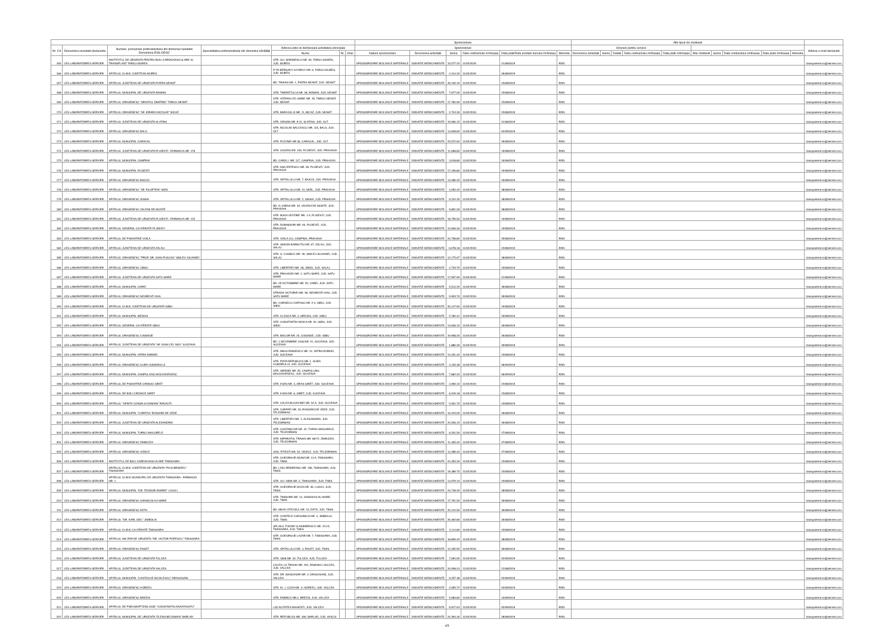| | | | | | | | Sponsorizare | | | | | | Alte tipuri de cheltuieli | | | | | | | | | | |
| --- | --- | --- | --- | --- | --- | --- | --- | --- | --- | --- | --- | --- | --- | --- | --- | --- | --- | --- | --- | --- | --- | --- | --- |
| Nr. Crt | Denumirea societatii declarante | Numele, prenumele profesionistului din domeniul sanatatii Denumirea IDSL/ODS2 | Specialitatea profesionistului din domeniul sănătății | Adresa unde isi desfasoara activitatea principala | | | Sponsorizari | | | | | | Onorarii pentru servicii | | | | | | | | | | Adresa e-mail declarant |
| | | | | Nume | Nr | Oras | Natura sponsorizarii | Descrierea activitatii | Suma | Data contractului zz/ll/aaaa | Data plati/Data predarii bunului zz/ll/aaaa | Moneda | Descrierea activitatii | Suma | Detalii | Data contractului zz/ll/aaaa | Data platii zz/ll/aaaa | Alte cheltuieli | Suma | Data contractului zz/ll/aaaa | Data platii zz/ll/aaaa | Moneda | |
| 165 | LES LABORATOIRES SERVIER | INSTITUTUL DE URGENTA PENTRU BOLI CARDIOVASCULARE SI TRANSPLANT TARGU MURES | | STR. GH. MARINESCU NR. 50, TARGU MURES, JUD. MURES | | | SPONSORIZARE MIJLOACE MATERIALE | DONATIE MEDICAMENTE | 10,577.25 | 11/02/2019 | 21/08/2019 | RON | | | | | | | | | | | transparenta-ro@servier.com |
| 166 | LES LABORATOIRES SERVIER | SPITALUL CLINIC JUDETEAN MURES | | P-TA BERNADY GYORGY NR. 6, TARGU MURES, JUD. MURES | | | SPONSORIZARE MIJLOACE MATERIALE | DONATIE MEDICAMENTE | 2,314.20 | 11/02/2019 | 26/08/2019 | RON | | | | | | | | | | | transparenta-ro@servier.com |
| 167 | LES LABORATOIRES SERVIER | SPITALUL JUDETEAN DE URGENTA PIATRA NEAMT | | BD. TRAIAN NR. 1, PIATRA NEAMT, JUD. NEAMT | | | SPONSORIZARE MIJLOACE MATERIALE | DONATIE MEDICAMENTE | 29,100.19 | 11/02/2019 | 23/08/2019 | RON | | | | | | | | | | | transparenta-ro@servier.com |
| 168 | LES LABORATOIRES SERVIER | SPITALUL MUNICIPAL DE URGENTA ROMAN | | STR. TINERETULUI NR. 28, ROMAN, JUD. NEAMT | | | SPONSORIZARE MIJLOACE MATERIALE | DONATIE MEDICAMENTE | 7,677.00 | 11/02/2019 | 23/08/2019 | RON | | | | | | | | | | | transparenta-ro@servier.com |
| 169 | LES LABORATOIRES SERVIER | SPITALUL ORASENESC "SFANTUL DIMITRIE" TARGU NEAMT | | STR. STEFAN CEL MARE NR. 35, TARGU NEAMT, JUD. NEAMT | | | SPONSORIZARE MIJLOACE MATERIALE | DONATIE MEDICAMENTE | 17,784.90 | 11/02/2019 | 23/08/2019 | RON | | | | | | | | | | | transparenta-ro@servier.com |
| 170 | LES LABORATOIRES SERVIER | SPITALUL ORASENESC "SF. IERARH NICOLAE" BICAZ | | STR. BARAJULUI NR. 11, BICAZ, JUD. NEAMT | | | SPONSORIZARE MIJLOACE MATERIALE | DONATIE MEDICAMENTE | 2,743.30 | 11/02/2019 | 23/08/2019 | RON | | | | | | | | | | | transparenta-ro@servier.com |
| 171 | LES LABORATOIRES SERVIER | SPITALUL JUDETEAN DE URGENTA SLATINA | | STR. CRISAN NR. 9-11, SLATINA, JUD. OLT | | | SPONSORIZARE MIJLOACE MATERIALE | DONATIE MEDICAMENTE | 19,560.15 | 11/02/2019 | 21/08/2019 | RON | | | | | | | | | | | transparenta-ro@servier.com |
| 172 | LES LABORATOIRES SERVIER | SPITALUL ORASENESC BALS | | STR. NICOLAE BALCESCU NR. 115, BALS, JUD. OLT | | | SPONSORIZARE MIJLOACE MATERIALE | DONATIE MEDICAMENTE | 14,628.65 | 11/02/2019 | 02/09/2019 | RON | | | | | | | | | | | transparenta-ro@servier.com |
| 173 | LES LABORATOIRES SERVIER | SPITALUL MUNICIPAL CARACAL | | STR. PLEVNEI NR 36, CARACAL, JUD. OLT | | | SPONSORIZARE MIJLOACE MATERIALE | DONATIE MEDICAMENTE | 23,572.65 | 11/02/2019 | 26/08/2019 | RON | | | | | | | | | | | transparenta-ro@servier.com |
| 174 | LES LABORATOIRES SERVIER | SPITALUL JUDETEAN DE URGENTA PLOIESTI - FARMACIA NR. 176 | | STR. GAGENI NR. 100, PLOIESTI, JUD. PRAHOVA | | | SPONSORIZARE MIJLOACE MATERIALE | DONATIE MEDICAMENTE | 11,698.65 | 11/02/2019 | 19/08/2019 | RON | | | | | | | | | | | transparenta-ro@servier.com |
| 175 | LES LABORATOIRES SERVIER | SPITALUL MUNICIPAL CAMPINA | | BD. CAROL I NR. 117, CAMPINA, JUD. PRAHOVA | | | SPONSORIZARE MIJLOACE MATERIALE | DONATIE MEDICAMENTE | 3,918.80 | 11/02/2019 | 19/08/2019 | RON | | | | | | | | | | | transparenta-ro@servier.com |
| 176 | LES LABORATOIRES SERVIER | SPITALUL MUNICIPAL PLOIESTI | | STR. ANA IPATESCU NR. 59, PLOIESTI, JUD. PRAHOVA | | | SPONSORIZARE MIJLOACE MATERIALE | DONATIE MEDICAMENTE | 17,196.80 | 11/02/2019 | 19/08/2019 | RON | | | | | | | | | | | transparenta-ro@servier.com |
| 177 | LES LABORATOIRES SERVIER | SPITALUL ORASENESC BAICOI | | STR. SPITALULUI NR. 7, BAICOI, JUD. PRAHOVA | | | SPONSORIZARE MIJLOACE MATERIALE | DONATIE MEDICAMENTE | 13,280.25 | 11/02/2019 | 20/08/2019 | RON | | | | | | | | | | | transparenta-ro@servier.com |
| 178 | LES LABORATOIRES SERVIER | SPITALUL ORASENESC "SF. FILOFTEIA" MIZIL | | STR. SPITALULUI NR. 21, MIZIL, JUD. PRAHOVA | | | SPONSORIZARE MIJLOACE MATERIALE | DONATIE MEDICAMENTE | 4,052.45 | 11/02/2019 | 28/08/2019 | RON | | | | | | | | | | | transparenta-ro@servier.com |
| 179 | LES LABORATOIRES SERVIER | SPITALUL ORASENESC SINAIA | | STR. SPITALULUI NR. 2, SINAIA, JUD. PRAHOVA | | | SPONSORIZARE MIJLOACE MATERIALE | DONATIE MEDICAMENTE | 9,224.35 | 11/02/2019 | 28/08/2019 | RON | | | | | | | | | | | transparenta-ro@servier.com |
| 180 | LES LABORATOIRES SERVIER | SPITALUL ORASENESC VALENII DE MUNTE | | BD. N. IORGA NR. 10, VALENII DE MUNTE, JUD. PRAHOVA | | | SPONSORIZARE MIJLOACE MATERIALE | DONATIE MEDICAMENTE | 9,801.00 | 11/02/2019 | 28/08/2019 | RON | | | | | | | | | | | transparenta-ro@servier.com |
| 181 | LES LABORATOIRES SERVIER | SPITALUL JUDETEAN DE URGENTA PLOIESTI - FARMACIA NR. 115 | | STR. BUNA VESTIRE NR. 1-3, PLOIESTI, JUD. PRAHOVA | | | SPONSORIZARE MIJLOACE MATERIALE | DONATIE MEDICAMENTE | 18,759.50 | 11/02/2019 | 19/08/2019 | RON | | | | | | | | | | | transparenta-ro@servier.com |
| 182 | LES LABORATOIRES SERVIER | SPITALUL GENERAL CAI FERATE PLOIESTI | | STR. DOMNISORI NR. 93, PLOIESTI, JUD. PRAHOVA | | | SPONSORIZARE MIJLOACE MATERIALE | DONATIE MEDICAMENTE | 12,846.26 | 11/02/2019 | 19/08/2019 | RON | | | | | | | | | | | transparenta-ro@servier.com |
| 183 | LES LABORATOIRES SERVIER | SPITALUL DE PSIHIATRIE VOILA | | STR. VOILA 114, CAMPINA, PRAHOVA | | | SPONSORIZARE MIJLOACE MATERIALE | DONATIE MEDICAMENTE | 24,708.85 | 11/02/2019 | 20/08/2019 | RON | | | | | | | | | | | transparenta-ro@servier.com |
| 184 | LES LABORATOIRES SERVIER | SPITALUL JUDETEAN DE URGENTA ZALAU | | STR. SIMION BARNUTIU NR. 67, ZALAU, JUD. SALAJ | | | SPONSORIZARE MIJLOACE MATERIALE | DONATIE MEDICAMENTE | 6,078.18 | 11/02/2019 | 23/08/2019 | RON | | | | | | | | | | | transparenta-ro@servier.com |
| 185 | LES LABORATOIRES SERVIER | SPITALUL ORASENESC "PROF. DR. IOAN PUSCAS" SIMLEU SILVANIEI | | STR. G. COSBUC NR. 29, SIMLEU SILVANIEI, JUD. SALAJ | | | SPONSORIZARE MIJLOACE MATERIALE | DONATIE MEDICAMENTE | 12,175.07 | 11/02/2019 | 28/08/2019 | RON | | | | | | | | | | | transparenta-ro@servier.com |
| 186 | LES LABORATOIRES SERVIER | SPITALUL ORASENESC JIBOU | | STR. LIBERTATII NR. 28, JIBOU, JUD. SALAJ | | | SPONSORIZARE MIJLOACE MATERIALE | DONATIE MEDICAMENTE | 2,733.79 | 11/02/2019 | 23/08/2019 | RON | | | | | | | | | | | transparenta-ro@servier.com |
| 187 | LES LABORATOIRES SERVIER | SPITALUL JUDETEAN DE URGENTA SATU MARE | | STR. PRAHOVEI NR. 1, SATU MARE, JUD. SATU MARE | | | SPONSORIZARE MIJLOACE MATERIALE | DONATIE MEDICAMENTE | 17,957.90 | 11/02/2019 | 21/08/2019 | RON | | | | | | | | | | | transparenta-ro@servier.com |
| 188 | LES LABORATOIRES SERVIER | SPITALUL MUNICIPAL CAREI | | BD. 25 OCTOMBRIE NR. 25, CAREI, JUD. SATU MARE | | | SPONSORIZARE MIJLOACE MATERIALE | DONATIE MEDICAMENTE | 5,514.20 | 11/02/2019 | 30/08/2019 | RON | | | | | | | | | | | transparenta-ro@servier.com |
| 189 | LES LABORATOIRES SERVIER | SPITALUL ORASENESC NEGRESTI OAS | | STRADA VICTORIEI NR. 90, NEGRESTI-OAS, JUD. SATU MARE | | | SPONSORIZARE MIJLOACE MATERIALE | DONATIE MEDICAMENTE | 5,903.70 | 11/02/2019 | 30/08/2019 | RON | | | | | | | | | | | transparenta-ro@servier.com |
| 190 | LES LABORATOIRES SERVIER | SPITALUL CLINIC JUDETEAN DE URGENTA SIBIU | | BD. CORNELIU COPOSU NR. 2-4, SIBIU, JUD. SIBIU | | | SPONSORIZARE MIJLOACE MATERIALE | DONATIE MEDICAMENTE | 20,147.65 | 11/02/2019 | 19/08/2019 | RON | | | | | | | | | | | transparenta-ro@servier.com |
| 191 | LES LABORATOIRES SERVIER | SPITALUL MUNICIPAL MEDIAS | | STR. CLOSCA NR. 2, MEDIAS, JUD. SIBIU | | | SPONSORIZARE MIJLOACE MATERIALE | DONATIE MEDICAMENTE | 5,782.42 | 11/02/2019 | 20/08/2019 | RON | | | | | | | | | | | transparenta-ro@servier.com |
| 192 | LES LABORATOIRES SERVIER | SPITALUL GENERAL CAI FERATE SIBIU | | STR. CONSTANTIN NOICA NR. 20, SIBIU, JUD. SIBIU | | | SPONSORIZARE MIJLOACE MATERIALE | DONATIE MEDICAMENTE | 13,646.15 | 11/02/2019 | 26/08/2019 | RON | | | | | | | | | | | transparenta-ro@servier.com |
| 193 | LES LABORATOIRES SERVIER | SPITALUL ORASENESC CISNADIE | | STR. BAILOR NR. 23, CISNADIE, JUD. SIBIU | | | SPONSORIZARE MIJLOACE MATERIALE | DONATIE MEDICAMENTE | 19,958.25 | 11/02/2019 | 26/08/2019 | RON | | | | | | | | | | | transparenta-ro@servier.com |
| 194 | LES LABORATOIRES SERVIER | SPITALUL JUDETEAN DE URGENTA "SF. IOAN CEL NOU" SUCEAVA | | BD. 1 DECEMBRIE 1918 NR. 21, SUCEAVA, JUD. SUCEAVA | | | SPONSORIZARE MIJLOACE MATERIALE | DONATIE MEDICAMENTE | 1,880.30 | 11/02/2019 | 30/08/2019 | RON | | | | | | | | | | | transparenta-ro@servier.com |
| 195 | LES LABORATOIRES SERVIER | SPITALUL MUNICIPAL VATRA DORNEI | | STR. MIHAI EMINESCU NR. 12, VATRA DORNEI, JUD. SUCEAVA | | | SPONSORIZARE MIJLOACE MATERIALE | DONATIE MEDICAMENTE | 13,451.40 | 11/02/2019 | 23/08/2019 | RON | | | | | | | | | | | transparenta-ro@servier.com |
| 196 | LES LABORATOIRES SERVIER | SPITALUL ORASENESC GURA HUMORULUI | | STR. PIATA REPUBLICII NR. 1, GURA HUMORULUI, JUD. SUCEAVA | | | SPONSORIZARE MIJLOACE MATERIALE | DONATIE MEDICAMENTE | 4,105.38 | 11/02/2019 | 06/09/2019 | RON | | | | | | | | | | | transparenta-ro@servier.com |
| 197 | LES LABORATOIRES SERVIER | SPITALUL MUNICIPAL CAMPULUNG MOLDOVENESC | | STR. SIRENEI NR. 25, CAMPULUNG MOLDOVENESC, JUD. SUCEAVA | | | SPONSORIZARE MIJLOACE MATERIALE | DONATIE MEDICAMENTE | 7,862.40 | 11/02/2019 | 06/09/2019 | RON | | | | | | | | | | | transparenta-ro@servier.com |
| 198 | LES LABORATOIRES SERVIER | SPITALUL DE PSIHIATRIE CRONICI SIRET | | STR. 9 MAI NR. 3, ORAS SIRET, JUD. SUCEAVA | | | SPONSORIZARE MIJLOACE MATERIALE | DONATIE MEDICAMENTE | 4,900.10 | 11/02/2019 | 23/08/2019 | RON | | | | | | | | | | | transparenta-ro@servier.com |
| 199 | LES LABORATOIRES SERVIER | SPITALUL DE BOLI CRONICE SIRET | | STR. 9 MAI NR. 6, SIRET, JUD. SUCEAVA | | | SPONSORIZARE MIJLOACE MATERIALE | DONATIE MEDICAMENTE | 6,019.18 | 11/02/2019 | 23/08/2019 | RON | | | | | | | | | | | transparenta-ro@servier.com |
| 200 | LES LABORATOIRES SERVIER | SPITALUL "SFINTII COSMA SI DAMIAN" RADAUTI | | STR. CALEA BUCOVINEI NR. 34 A, JUD. SUCEAVA | | | SPONSORIZARE MIJLOACE MATERIALE | DONATIE MEDICAMENTE | 5,501.70 | 11/02/2019 | 23/08/2019 | RON | | | | | | | | | | | transparenta-ro@servier.com |
| 201 | LES LABORATOIRES SERVIER | SPITALUL MUNICIPAL "CARITAS" ROSIORII DE VEDE | | STR. CARPATI NR. 33, ROSIORII DE VEDE, JUD. TELEORMAN | | | SPONSORIZARE MIJLOACE MATERIALE | DONATIE MEDICAMENTE | 10,223.00 | 11/02/2019 | 26/08/2019 | RON | | | | | | | | | | | transparenta-ro@servier.com |
| 202 | LES LABORATOIRES SERVIER | SPITALUL JUDETEAN DE URGENTA ALEXANDRIA | | STR. LIBERTATII NR. 1, ALEXANDRIA, JUD. TELEORMAN | | | SPONSORIZARE MIJLOACE MATERIALE | DONATIE MEDICAMENTE | 24,526.15 | 11/02/2019 | 26/08/2019 | RON | | | | | | | | | | | transparenta-ro@servier.com |
| 203 | LES LABORATOIRES SERVIER | SPITALUL MUNICIPAL TURNU MAGURELE | | STR. CASTANILOR NR. 42, TURNU MAGURELE, JUD. TELEORMAN | | | SPONSORIZARE MIJLOACE MATERIALE | DONATIE MEDICAMENTE | 6,531.50 | 11/02/2019 | 27/08/2019 | RON | | | | | | | | | | | transparenta-ro@servier.com |
| 204 | LES LABORATOIRES SERVIER | SPITALUL ORASENESC ZIMNICEA | | STR. IMPARATUL TRAIAN NR. 68-72, ZIMNICEA, JUD. TELEORMAN | | | SPONSORIZARE MIJLOACE MATERIALE | DONATIE MEDICAMENTE | 11,405.40 | 11/02/2019 | 27/08/2019 | RON | | | | | | | | | | | transparenta-ro@servier.com |
| 205 | LES LABORATOIRES SERVIER | SPITALUL ORASENESC VIDELE | | SOS. PITESTI NR. 54, VIDELE, JUD. TELEORMAN | | | SPONSORIZARE MIJLOACE MATERIALE | DONATIE MEDICAMENTE | 14,289.40 | 11/02/2019 | 27/08/2019 | RON | | | | | | | | | | | transparenta-ro@servier.com |
| 206 | LES LABORATOIRES SERVIER | INSTITUTUL DE BOLI CARDIOVASCULARE TIMISOARA | | STR. GHEORGHE ADAM NR. 13 A, TIMISOARA, JUD. TIMIS | | | SPONSORIZARE MIJLOACE MATERIALE | DONATIE MEDICAMENTE | 24,353.26 | 11/02/2019 | 23/08/2019 | RON | | | | | | | | | | | transparenta-ro@servier.com |
| 207 | LES LABORATOIRES SERVIER | SPITALUL CLINIC JUDETEAN DE URGENTA "PIUS BRINZEU" TIMISOARA | | BD. LIVIU REBREANU NR. 156, TIMISOARA, JUD. TIMIS | | | SPONSORIZARE MIJLOACE MATERIALE | DONATIE MEDICAMENTE | 19,389.75 | 11/02/2019 | 23/08/2019 | RON | | | | | | | | | | | transparenta-ro@servier.com |
| 208 | LES LABORATOIRES SERVIER | SPITALUL CLINIC MUNICIPAL DE URGENTA TIMISOARA - FARMACIA NR. 1 | | STR. GH. DIMA NR. 5, TIMISOARA, JUD. TIMIS | | | SPONSORIZARE MIJLOACE MATERIALE | DONATIE MEDICAMENTE | 14,979.10 | 11/02/2019 | 23/08/2019 | RON | | | | | | | | | | | transparenta-ro@servier.com |
| 209 | LES LABORATOIRES SERVIER | SPITALUL MUNICIPAL "DR. TEODOR ANDREI" LUGOJ | | STR. GHEORGHE DOJA NR. 36, LUGOJ, JUD. TIMIS | | | SPONSORIZARE MIJLOACE MATERIALE | DONATIE MEDICAMENTE | 23,748.29 | 11/02/2019 | 28/08/2019 | RON | | | | | | | | | | | transparenta-ro@servier.com |
| 210 | LES LABORATOIRES SERVIER | SPITALUL ORASENESC SANNICOLAU MARE | | STR. TIMISORII NR. 14, SANNICOLAU MARE, JUD. TIMIS | | | SPONSORIZARE MIJLOACE MATERIALE | DONATIE MEDICAMENTE | 17,791.50 | 11/02/2019 | 30/08/2019 | RON | | | | | | | | | | | transparenta-ro@servier.com |
| 211 | LES LABORATOIRES SERVIER | SPITALUL ORASENESC DETA | | BD. MIHAI VITEAZUL NR. 10, DETA, JUD. TIMIS | | | SPONSORIZARE MIJLOACE MATERIALE | DONATIE MEDICAMENTE | 20,124.50 | 11/02/2019 | 30/08/2019 | RON | | | | | | | | | | | transparenta-ro@servier.com |
| 212 | LES LABORATOIRES SERVIER | SPITALUL "DR. KARL DIEL" JIMBOLIA | | STR. CONTELE CSEKONICS NR. 4, JIMBOLIA, JUD. TIMIS | | | SPONSORIZARE MIJLOACE MATERIALE | DONATIE MEDICAMENTE | 20,362.80 | 11/02/2019 | 30/08/2019 | RON | | | | | | | | | | | transparenta-ro@servier.com |
| 213 | LES LABORATOIRES SERVIER | SPITALUL CLINIC CAI FERATE TIMISOARA | | SPLAIUL TUDOR VLADIMIRESCU NR. 13-15, TIMISOARA, JUD. TIMIS | | | SPONSORIZARE MIJLOACE MATERIALE | DONATIE MEDICAMENTE | 2,114.80 | 11/02/2019 | 23/08/2019 | RON | | | | | | | | | | | transparenta-ro@servier.com |
| 214 | LES LABORATOIRES SERVIER | SPITALUL MILITAR DE URGENTA "DR. VICTOR POPESCU" TIMISOARA | | STR. GHEORGHE LAZAR NR. 7, TIMISOARA, JUD. TIMIS | | | SPONSORIZARE MIJLOACE MATERIALE | DONATIE MEDICAMENTE | 18,809.45 | 11/02/2019 | 28/08/2019 | RON | | | | | | | | | | | transparenta-ro@servier.com |
| 215 | LES LABORATOIRES SERVIER | SPITALUL ORASENESC FAGET | | STR. SPITALULUI NR. 4, FAGET, JUD. TIMIS | | | SPONSORIZARE MIJLOACE MATERIALE | DONATIE MEDICAMENTE | 12,205.95 | 11/02/2019 | 30/08/2019 | RON | | | | | | | | | | | transparenta-ro@servier.com |
| 216 | LES LABORATOIRES SERVIER | SPITALUL JUDETEAN DE URGENTA TULCEA | | STR. 1848 NR. 32, TULCEA, JUD. TULCEA | | | SPONSORIZARE MIJLOACE MATERIALE | DONATIE MEDICAMENTE | 7,094.95 | 11/02/2019 | 02/09/2019 | RON | | | | | | | | | | | transparenta-ro@servier.com |
| 217 | LES LABORATOIRES SERVIER | SPITALUL JUDETEAN DE URGENTA VALCEA | | CALEA LUI TRAIAN NR. 201, RAMNICU VALCEA, JUD. VALCEA | | | SPONSORIZARE MIJLOACE MATERIALE | DONATIE MEDICAMENTE | 24,938.24 | 11/02/2019 | 21/08/2019 | RON | | | | | | | | | | | transparenta-ro@servier.com |
| 218 | LES LABORATOIRES SERVIER | SPITALUL MUNICIPAL "COSTACHE NICOLESCU" DRAGASANI | | STR. DR. BAGDASAR NR. 2, DRAGASANI, JUD. VALCEA | | | SPONSORIZARE MIJLOACE MATERIALE | DONATIE MEDICAMENTE | 9,257.38 | 11/02/2019 | 02/09/2019 | RON | | | | | | | | | | | transparenta-ro@servier.com |
| 219 | LES LABORATOIRES SERVIER | SPITALUL ORASENESC HOREZU | | STR. AL. I. CUZA NR. 4, HOREZU, JUD. VALCEA | | | SPONSORIZARE MIJLOACE MATERIALE | DONATIE MEDICAMENTE | 2,595.72 | 11/02/2019 | 02/09/2019 | RON | | | | | | | | | | | transparenta-ro@servier.com |
| 220 | LES LABORATOIRES SERVIER | SPITALUL ORASENESC BREZOI | | STR. FABRICII NR.2, BREZOI, JUD. VALCEA | | | SPONSORIZARE MIJLOACE MATERIALE | DONATIE MEDICAMENTE | 5,983.85 | 11/02/2019 | 10/09/2019 | RON | | | | | | | | | | | transparenta-ro@servier.com |
| 221 | LES LABORATOIRES SERVIER | SPITALUL DE PNEUMOFTIZIOLOGIE "CONSTANTIN ANASTASATU" | | LOCALITATEA MIHAESTI, JUD. VALCEA | | | SPONSORIZARE MIJLOACE MATERIALE | DONATIE MEDICAMENTE | 9,917.63 | 11/02/2019 | 02/09/2019 | RON | | | | | | | | | | | transparenta-ro@servier.com |
| 222 | LES LABORATOIRES SERVIER | SPITALUL MUNICIPAL DE URGENTA "ELENA BELDIMAN" BARLAD | | STR. REPUBLICII NR. 300, BARLAD, JUD. VASLUI | | | SPONSORIZARE MIJLOACE MATERIALE | DONATIE MEDICAMENTE | 24,394.30 | 11/02/2019 | 28/08/2019 | RON | | | | | | | | | | | transparenta-ro@servier.com |
4/5